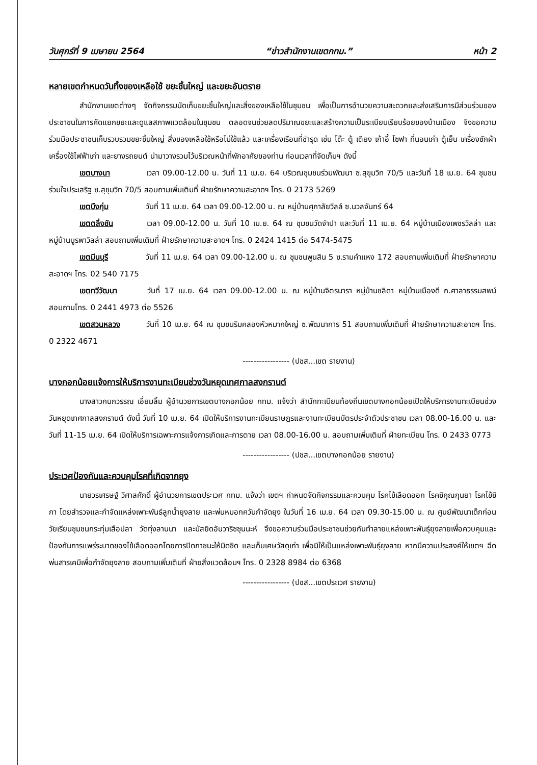วันศุกร์ที่ 9 เมษายน 2564 “ข่าวสำนักงานเขตกทม.” หน้า 2
หลายเขตกำหนดวันทิ้งของเหลือใช้ ขยะชิ้นใหญ่ และขยะอันตราย
สำนักงานเขตต่างๆ จัดกิจกรรมนัดเก็บขยะชิ้นใหญ่และสิ่งของเหลือใช้ในชุมชน เพื่อเป็นการอำนวยความสะดวกและส่งเสริมการมีส่วนร่วมของประชาชนในการคัดแยกขยะและดูแลสภาพแวดล้อมในชุมชน ตลอดจนช่วยลดปริมาณขยะและสร้างความเป็นระเบียบเรียบร้อยของบ้านเมือง จึงขอความร่วมมือประชาชนเก็บรวบรวมขยะชิ้นใหญ่ สิ่งของเหลือใช้หรือไม่ใช้แล้ว และเครื่องเรือนที่ชำรุด เช่น โต๊ะ ตู้ เตียง เก้าอี้ โซฟา ที่นอนเก่า ตู้เย็น เครื่องซักผ้า เครื่องใช้ไฟฟ้าเก่า และยางรถยนต์ นำมาวางรวมไว้บริเวณหน้าที่พักอาศัยของท่าน ก่อนเวลาที่จัดเก็บฯ ดังนี้
เขตบางนา เวลา 09.00-12.00 น. วันที่ 11 เม.ย. 64 บริเวณชุมชนร่วมพัฒนา ซ.สุขุมวิท 70/5 และวันที่ 18 เม.ย. 64 ชุมชนร่วมใจประเสริฐ ซ.สุขุมวิท 70/5 สอบถามเพิ่มเติมที่ ฝ่ายรักษาความสะอาดฯ โทร. 0 2173 5269
เขตบึงกุ่ม วันที่ 11 เม.ย. 64 เวลา 09.00-12.00 น. ณ หมู่บ้านศุภาลัยวิลล์ ซ.นวลจันทร์ 64
เขตตลิ่งชัน เวลา 09.00-12.00 น. วันที่ 10 เม.ย. 64 ณ ชุมชนวัดจำปา และวันที่ 11 เม.ย. 64 หมู่บ้านเมืองเพชรวิลล่า และหมู่บ้านบูรพาวิลล่า สอบถามเพิ่มเติมที่ ฝ่ายรักษาความสะอาดฯ โทร. 0 2424 1415 ต่อ 5474-5475
เขตมีนบุรี วันที่ 11 เม.ย. 64 เวลา 09.00-12.00 น. ณ ชุมชนพูนสิน 5 ซ.รามคำแหง 172 สอบถามเพิ่มเติมที่ ฝ่ายรักษาความสะอาดฯ โทร. 02 540 7175
เขตทวีวัฒนา วันที่ 17 เม.ย. 64 เวลา 09.00-12.00 น. ณ หมู่บ้านจิตรนารา หมู่บ้านชลิดา หมู่บ้านเมืองดี ถ.ศาลาธรรมสพน์ สอบถามโทร. 0 2441 4973 ต่อ 5526
เขตสวนหลวง วันที่ 10 เม.ย. 64 ณ ชุมชนริมคลองหัวหมากใหญ่ ซ.พัฒนาการ 51 สอบถามเพิ่มเติมที่ ฝ่ายรักษาความสะอาดฯ โทร. 0 2322 4671
----------------- (ปชส...เขต รายงาน)
บางกอกน้อยแจ้งการให้บริการงานทะเบียนช่วงวันหยุดเทศกาลสงกรานต์
นางสาวกนกวรรณ เอี่ยมลิ้ม ผู้อำนวยการเขตบางกอกน้อย กทม. แจ้งว่า สำนักทะเบียนท้องถิ่นเขตบางกอกน้อยเปิดให้บริการงานทะเบียนช่วงวันหยุดเทศกาลสงกรานต์ ดังนี้ วันที่ 10 เม.ย. 64 เปิดให้บริการงานทะเบียนราษฎรและงานทะเบียนบัตรประจำตัวประชาชน เวลา 08.00-16.00 น. และวันที่ 11-15 เม.ย. 64 เปิดให้บริการเฉพาะการแจ้งการเกิดและการตาย เวลา 08.00-16.00 น. สอบถามเพิ่มเติมที่ ฝ่ายทะเบียน โทร. 0 2433 0773
----------------- (ปชส...เขตบางกอกน้อย รายงาน)
ประเวศป้องกันและควบคุมโรคที่เกิดจากยุง
นายวรเศรษฐ์ วิศาลศักดิ์ ผู้อำนวยการเขตประเวศ กทม. แจ้งว่า เขตฯ กำหนดจัดกิจกรรมและควบคุม โรคไข้เลือดออก โรคซิคุณกุนยา โรคไข้ซิกา โดยสำรวจและกำจัดแหล่งเพาะพันธ์ลูกน้ำยุงลาย และพ่นหมอกควันกำจัดยุง ในวันที่ 16 เม.ย. 64 เวลา 09.30-15.00 น. ณ ศูนย์พัฒนาเด็กก่อนวัยเรียนชุมชนกระทุ่มเสือปลา วัดทุ่งลานนา และมัสยิดอันวาริซซุนนะห์ จึงขอความร่วมมือประชาชนช่วยกันทำลายแหล่งเพาะพันธุ์ยุงลายเพื่อควบคุมและป้องกันการแพร่ระบาดของไข้เลือดออกโดยการปิดภาชนะให้มิดชิด และเก็บเศษวัสดุเก่า เพื่อมิให้เป็นแหล่งเพาะพันธุ์ยุงลาย หากมีความประสงค์ให้เขตฯ ฉีดพ่นสารเคมีเพื่อกำจัดยุงลาย สอบถามเพิ่มเติมที่ ฝ่ายสิ่งแวดล้อมฯ โทร. 0 2328 8984 ต่อ 6368
----------------- (ปชส...เขตประเวศ รายงาน)